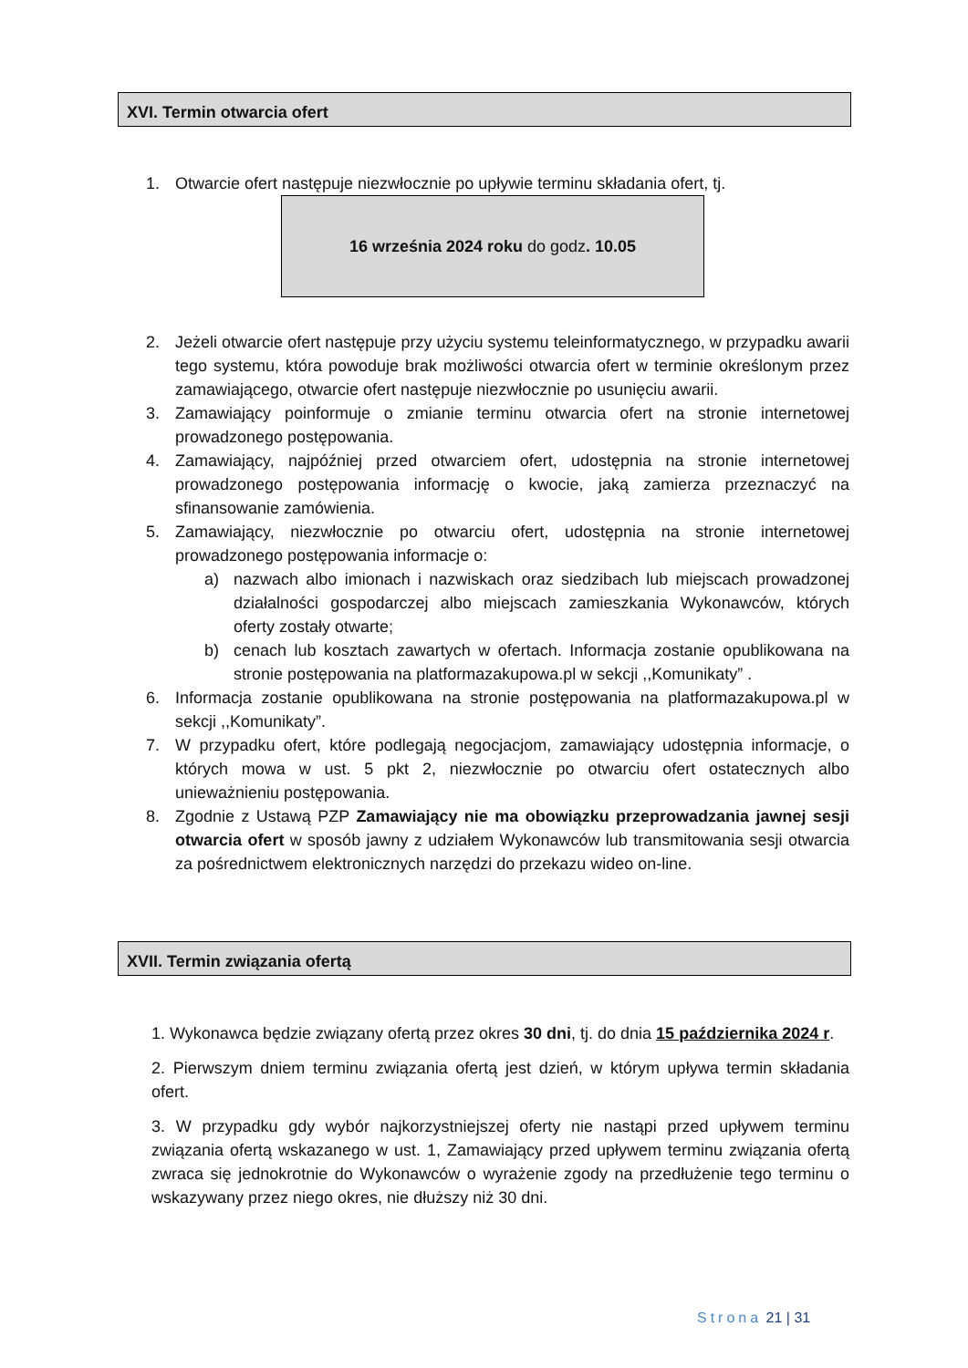XVI. Termin otwarcia ofert
1. Otwarcie ofert następuje niezwłocznie po upływie terminu składania ofert, tj.
16 września 2024 roku do godz. 10.05
2. Jeżeli otwarcie ofert następuje przy użyciu systemu teleinformatycznego, w przypadku awarii tego systemu, która powoduje brak możliwości otwarcia ofert w terminie określonym przez zamawiającego, otwarcie ofert następuje niezwłocznie po usunięciu awarii.
3. Zamawiający poinformuje o zmianie terminu otwarcia ofert na stronie internetowej prowadzonego postępowania.
4. Zamawiający, najpóźniej przed otwarciem ofert, udostępnia na stronie internetowej prowadzonego postępowania informację o kwocie, jaką zamierza przeznaczyć na sfinansowanie zamówienia.
5. Zamawiający, niezwłocznie po otwarciu ofert, udostępnia na stronie internetowej prowadzonego postępowania informacje o:
a) nazwach albo imionach i nazwiskach oraz siedzibach lub miejscach prowadzonej działalności gospodarczej albo miejscach zamieszkania Wykonawców, których oferty zostały otwarte;
b) cenach lub kosztach zawartych w ofertach. Informacja zostanie opublikowana na stronie postępowania na platformazakupowa.pl w sekcji ,,Komunikaty” .
6. Informacja zostanie opublikowana na stronie postępowania na platformazakupowa.pl w sekcji ,,Komunikaty”.
7. W przypadku ofert, które podlegają negocjacjom, zamawiający udostępnia informacje, o których mowa w ust. 5 pkt 2, niezwłocznie po otwarciu ofert ostatecznych albo unieważnieniu postępowania.
8. Zgodnie z Ustawą PZP Zamawiający nie ma obowiązku przeprowadzania jawnej sesji otwarcia ofert w sposób jawny z udziałem Wykonawców lub transmitowania sesji otwarcia za pośrednictwem elektronicznych narzędzi do przekazu wideo on-line.
XVII. Termin związania ofertą
1. Wykonawca będzie związany ofertą przez okres 30 dni, tj. do dnia 15 października 2024 r.
2. Pierwszym dniem terminu związania ofertą jest dzień, w którym upływa termin składania ofert.
3. W przypadku gdy wybór najkorzystniejszej oferty nie nastąpi przed upływem terminu związania ofertą wskazanego w ust. 1, Zamawiający przed upływem terminu związania ofertą zwraca się jednokrotnie do Wykonawców o wyrażenie zgody na przedłużenie tego terminu o wskazywany przez niego okres, nie dłuższy niż 30 dni.
Strona 21 | 31